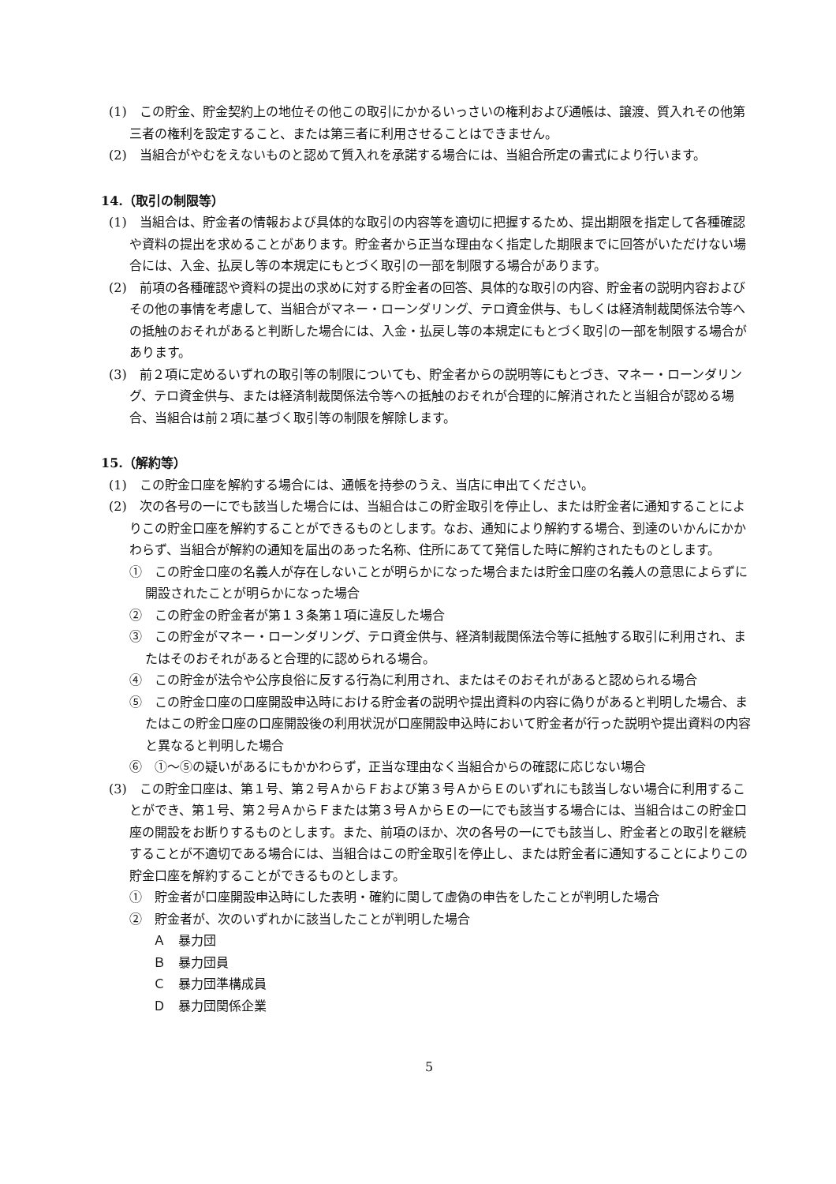(1)　この貯金、貯金契約上の地位その他この取引にかかるいっさいの権利および通帳は、譲渡、質入れその他第三者の権利を設定すること、または第三者に利用させることはできません。
(2)　当組合がやむをえないものと認めて質入れを承諾する場合には、当組合所定の書式により行います。
14.（取引の制限等）
(1)　当組合は、貯金者の情報および具体的な取引の内容等を適切に把握するため、提出期限を指定して各種確認や資料の提出を求めることがあります。貯金者から正当な理由なく指定した期限までに回答がいただけない場合には、入金、払戻し等の本規定にもとづく取引の一部を制限する場合があります。
(2)　前項の各種確認や資料の提出の求めに対する貯金者の回答、具体的な取引の内容、貯金者の説明内容およびその他の事情を考慮して、当組合がマネー・ローンダリング、テロ資金供与、もしくは経済制裁関係法令等への抵触のおそれがあると判断した場合には、入金・払戻し等の本規定にもとづく取引の一部を制限する場合があります。
(3)　前２項に定めるいずれの取引等の制限についても、貯金者からの説明等にもとづき、マネー・ローンダリング、テロ資金供与、または経済制裁関係法令等への抵触のおそれが合理的に解消されたと当組合が認める場合、当組合は前２項に基づく取引等の制限を解除します。
15.（解約等）
(1)　この貯金口座を解約する場合には、通帳を持参のうえ、当店に申出てください。
(2)　次の各号の一にでも該当した場合には、当組合はこの貯金取引を停止し、または貯金者に通知することによりこの貯金口座を解約することができるものとします。なお、通知により解約する場合、到達のいかんにかかわらず、当組合が解約の通知を届出のあった名称、住所にあてて発信した時に解約されたものとします。
①　この貯金口座の名義人が存在しないことが明らかになった場合または貯金口座の名義人の意思によらずに開設されたことが明らかになった場合
②　この貯金の貯金者が第１３条第１項に違反した場合
③　この貯金がマネー・ローンダリング、テロ資金供与、経済制裁関係法令等に抵触する取引に利用され、またはそのおそれがあると合理的に認められる場合。
④　この貯金が法令や公序良俗に反する行為に利用され、またはそのおそれがあると認められる場合
⑤　この貯金口座の口座開設申込時における貯金者の説明や提出資料の内容に偽りがあると判明した場合、またはこの貯金口座の口座開設後の利用状況が口座開設申込時において貯金者が行った説明や提出資料の内容と異なると判明した場合
⑥　①～⑤の疑いがあるにもかかわらず，正当な理由なく当組合からの確認に応じない場合
(3)　この貯金口座は、第１号、第２号ＡからＦおよび第３号ＡからＥのいずれにも該当しない場合に利用することができ、第１号、第２号ＡからＦまたは第３号ＡからＥの一にでも該当する場合には、当組合はこの貯金口座の開設をお断りするものとします。また、前項のほか、次の各号の一にでも該当し、貯金者との取引を継続することが不適切である場合には、当組合はこの貯金取引を停止し、または貯金者に通知することによりこの貯金口座を解約することができるものとします。
①　貯金者が口座開設申込時にした表明・確約に関して虚偽の申告をしたことが判明した場合
②　貯金者が、次のいずれかに該当したことが判明した場合
Ａ　暴力団
Ｂ　暴力団員
Ｃ　暴力団準構成員
Ｄ　暴力団関係企業
5